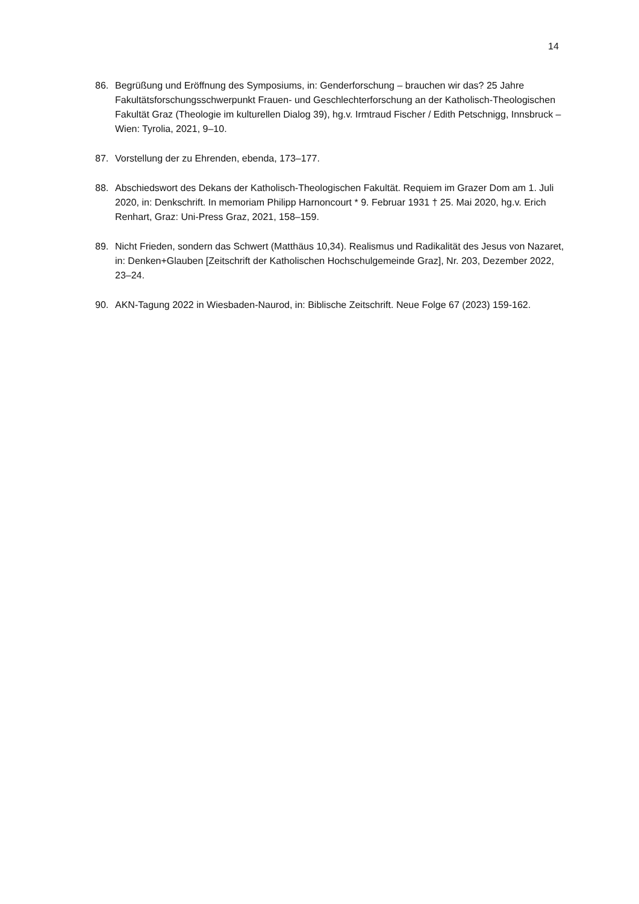14
86. Begrüßung und Eröffnung des Symposiums, in: Genderforschung – brauchen wir das? 25 Jahre Fakultätsforschungsschwerpunkt Frauen- und Geschlechterforschung an der Katholisch-Theologischen Fakultät Graz (Theologie im kulturellen Dialog 39), hg.v. Irmtraud Fischer / Edith Petschnigg, Innsbruck – Wien: Tyrolia, 2021, 9–10.
87. Vorstellung der zu Ehrenden, ebenda, 173–177.
88. Abschiedswort des Dekans der Katholisch-Theologischen Fakultät. Requiem im Grazer Dom am 1. Juli 2020, in: Denkschrift. In memoriam Philipp Harnoncourt * 9. Februar 1931 † 25. Mai 2020, hg.v. Erich Renhart, Graz: Uni-Press Graz, 2021, 158–159.
89. Nicht Frieden, sondern das Schwert (Matthäus 10,34). Realismus und Radikalität des Jesus von Nazaret, in: Denken+Glauben [Zeitschrift der Katholischen Hochschulgemeinde Graz], Nr. 203, Dezember 2022, 23–24.
90. AKN-Tagung 2022 in Wiesbaden-Naurod, in: Biblische Zeitschrift. Neue Folge 67 (2023) 159-162.